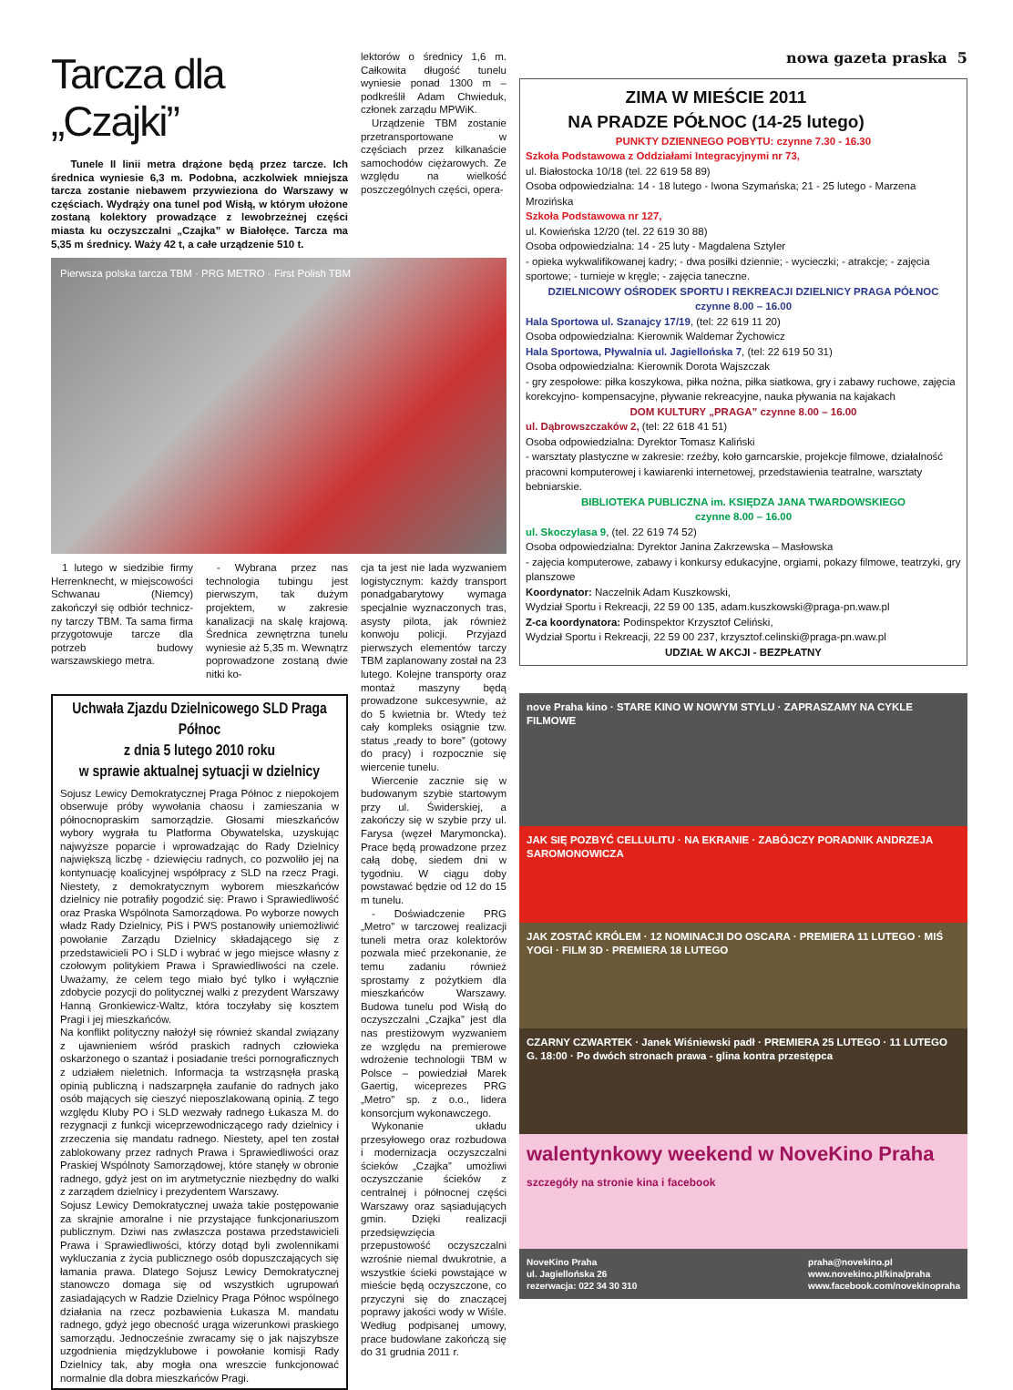Tarcza dla „Czajki”
Tunele II linii metra drążone będą przez tarcze. Ich średnica wyniesie 6,3 m. Podobna, aczkolwiek mniejsza tarcza zostanie niebawem przywieziona do Warszawy w częściach. Wydrąży ona tunel pod Wisłą, w którym ułożone zostaną kolektory prowadzące z lewobrzeżnej części miasta ku oczyszczalni „Czajka” w Białołęce. Tarcza ma 5,35 m średnicy. Waży 42 t, a całe urządzenie 510 t.
lektorów o średnicy 1,6 m. Całkowita długość tunelu wyniesie ponad 1300 m – podkreślił Adam Chwieduk, członek zarządu MPWiK.
Urządzenie TBM zostanie przetransportowane w częściach przez kilkanaście samochodów ciężarowych. Ze względu na wielkość poszczególnych części, opera-
Pierwsza polska tarcza TBM · PRG METRO · First Polish TBM
1 lutego w siedzibie firmy Herrenknecht, w miejscowości Schwanau (Niemcy) zakończył się odbiór technicz­ny tarczy TBM. Ta sama firma przygotowuje tarcze dla potrzeb budowy warszawskiego metra.
- Wybrana przez nas technologia tubingu jest pierwszym, tak dużym projektem, w zakresie kanalizacji na skalę krajową. Średnica zewnętrzna tunelu wyniesie aż 5,35 m. Wewnątrz poprowadzone zostaną dwie nitki ko-
Uchwała Zjazdu Dzielnicowego SLD Praga Północ
z dnia 5 lutego 2010 roku
w sprawie aktualnej sytuacji w dzielnicy
Sojusz Lewicy Demokratycznej Praga Północ z niepokojem obserwuje próby wywołania chaosu i zamieszania w północnopraskim samorządzie. Głosami mieszkańców wybory wygrała tu Platforma Obywatelska, uzyskując najwyższe poparcie i wprowadzając do Rady Dzielnicy największą liczbę - dziewięciu radnych, co pozwoliło jej na kontynuację koalicyjnej współpracy z SLD na rzecz Pragi. Niestety, z demokratycznym wyborem mieszkańców dzielnicy nie potrafiły pogodzić się: Prawo i Sprawiedliwość oraz Praska Wspólnota Samorządowa. Po wyborze nowych władz Rady Dzielnicy, PiS i PWS postanowiły uniemożliwić powołanie Zarządu Dzielnicy składającego się z przedstawicieli PO i SLD i wybrać w jego miejsce własny z czołowym politykiem Prawa i Sprawiedliwości na czele. Uważamy, że celem tego miało być tylko i wyłącznie zdobycie pozycji do politycznej walki z prezydent Warszawy Hanną Gronkiewicz-Waltz, która toczyłaby się kosztem Pragi i jej mieszkańców.
Na konflikt polityczny nałożył się również skandal związany z ujawnieniem wśród praskich radnych człowieka oskarżonego o szantaż i posiadanie treści pornograficznych z udziałem nieletnich. Informacja ta wstrząsnęła praską opinią publiczną i nadszarpnęła zaufanie do radnych jako osób mających się cieszyć nieposzlakowaną opinią. Z tego względu Kluby PO i SLD wezwały radnego Łukasza M. do rezygnacji z funkcji wiceprzewodniczącego rady dzielnicy i zrzeczenia się mandatu radnego. Niestety, apel ten został zablokowany przez radnych Prawa i Sprawiedliwości oraz Praskiej Wspólnoty Samorządowej, które stanęły w obronie radnego, gdyż jest on im arytmetycznie niezbędny do walki z zarządem dzielnicy i prezydentem Warszawy.
Sojusz Lewicy Demokratycznej uważa takie postępowanie za skrajnie amoralne i nie przystające funkcjonariuszom publicznym. Dziwi nas zwłaszcza postawa przedstawicieli Prawa i Sprawiedliwości, którzy dotąd byli zwolennikami wykluczania z życia publicznego osób dopuszczających się łamania prawa. Dlatego Sojusz Lewicy Demokratycznej stanowczo domaga się od wszystkich ugrupowań zasiadających w Radzie Dzielnicy Praga Północ wspólnego działania na rzecz pozbawienia Łukasza M. mandatu radnego, gdyż jego obecność urąga wizerunkowi praskiego samorządu. Jednocześnie zwracamy się o jak najszybsze uzgodnienia międzyklubowe i powołanie komisji Rady Dzielnicy tak, aby mogła ona wreszcie funkcjonować normalnie dla dobra mieszkańców Pragi.
cja ta jest nie lada wyzwaniem logistycznym: każdy transport ponadgabarytowy wymaga specjalnie wyznaczonych tras, asysty pilota, jak również konwoju policji. Przyjazd pierwszych elementów tarczy TBM zaplanowany został na 23 lutego. Kolejne transporty oraz montaż maszyny będą prowadzone sukcesywnie, aż do 5 kwietnia br. Wtedy też cały kompleks osiągnie tzw. status „ready to bore” (gotowy do pracy) i rozpocznie się wiercenie tunelu.
Wiercenie zacznie się w budowanym szybie startowym przy ul. Świderskiej, a zakończy się w szybie przy ul. Farysa (węzeł Marymoncka). Prace będą prowadzone przez całą dobę, siedem dni w tygodniu. W ciągu doby powstawać będzie od 12 do 15 m tunelu.
- Doświadczenie PRG „Metro” w tarczowej realizacji tuneli metra oraz kolektorów pozwala mieć przekonanie, że temu zadaniu również sprostamy z pożytkiem dla mieszkańców Warszawy. Budowa tunelu pod Wisłą do oczyszczalni „Czajka” jest dla nas prestiżowym wyzwaniem ze względu na premierowe wdrożenie technologii TBM w Polsce – powiedział Marek Gaertig, wiceprezes PRG „Metro” sp. z o.o., lidera konsorcjum wykonawczego.
Wykonanie układu przesyłowego oraz rozbudowa i modernizacja oczyszczalni ścieków „Czajka” umożliwi oczyszczanie ścieków z centralnej i północnej części Warszawy oraz sąsiadujących gmin. Dzięki realizacji przedsięwzięcia przepustowość oczyszczalni wzrośnie niemal dwukrotnie, a wszystkie ścieki powstające w mieście będą oczyszczone, co przyczyni się do znaczącej poprawy jakości wody w Wiśle. Według podpisanej umowy, prace budowlane zakończą się do 31 grudnia 2011 r.
nowa gazeta praska 5
ZIMA W MIEŚCIE 2011
NA PRADZE PÓŁNOC (14-25 lutego)
PUNKTY DZIENNEGO POBYTU: czynne 7.30 - 16.30
Szkoła Podstawowa z Oddziałami Integracyjnymi nr 73,
ul. Białostocka 10/18 (tel. 22 619 58 89)
Osoba odpowiedzialna: 14 - 18 lutego - Iwona Szymańska; 21 - 25 lutego - Marzena Mrozińska
Szkoła Podstawowa nr 127,
ul. Kowieńska 12/20 (tel. 22 619 30 88)
Osoba odpowiedzialna: 14 - 25 luty - Magdalena Sztyler
- opieka wykwalifikowanej kadry; - dwa posiłki dziennie; - wycieczki; - atrakcje; - zajęcia sportowe; - turnieje w kręgle; - zajęcia taneczne.
DZIELNICOWY OŚRODEK SPORTU I REKREACJI DZIELNICY PRAGA PÓŁNOC
czynne 8.00 – 16.00
Hala Sportowa ul. Szanajcy 17/19, (tel: 22 619 11 20)
Osoba odpowiedzialna: Kierownik Waldemar Żychowicz
Hala Sportowa, Pływalnia ul. Jagiellońska 7, (tel: 22 619 50 31)
Osoba odpowiedzialna: Kierownik Dorota Wajszczak
- gry zespołowe: piłka koszykowa, piłka nożna, piłka siatkowa, gry i zabawy ruchowe, zajęcia korekcyjno- kompensacyjne, pływanie rekreacyjne, nauka pływania na kajakach
DOM KULTURY „PRAGA” czynne 8.00 – 16.00
ul. Dąbrowszczaków 2, (tel: 22 618 41 51)
Osoba odpowiedzialna: Dyrektor Tomasz Kaliński
- warsztaty plastyczne w zakresie: rzeźby, koło garncarskie, projekcje filmowe, działalność pracowni komputerowej i kawiarenki internetowej, przedstawienia teatralne, warsztaty bebniarskie.
BIBLIOTEKA PUBLICZNA im. KSIĘDZA JANA TWARDOWSKIEGO
czynne 8.00 – 16.00
ul. Skoczylasa 9, (tel. 22 619 74 52)
Osoba odpowiedzialna: Dyrektor Janina Zakrzewska – Masłowska
- zajęcia komputerowe, zabawy i konkursy edukacyjne, orgiami, pokazy filmowe, teatrzyki, gry planszowe
Koordynator: Naczelnik Adam Kuszkowski,
Wydział Sportu i Rekreacji, 22 59 00 135, adam.kuszkowski@praga-pn.waw.pl
Z-ca koordynatora: Podinspektor Krzysztof Celiński,
Wydział Sportu i Rekreacji, 22 59 00 237, krzysztof.celinski@praga-pn.waw.pl
UDZIAŁ W AKCJI - BEZPŁATNY
nove Praha kino · STARE KINO W NOWYM STYLU · ZAPRASZAMY NA CYKLE FILMOWE
JAK SIĘ POZBYĆ CELLULITU · NA EKRANIE · ZABÓJCZY PORADNIK ANDRZEJA SAROMONOWICZA
JAK ZOSTAĆ KRÓLEM · 12 NOMINACJI DO OSCARA · PREMIERA 11 LUTEGO · MIŚ YOGI · FILM 3D · PREMIERA 18 LUTEGO
CZARNY CZWARTEK · Janek Wiśniewski padł · PREMIERA 25 LUTEGO · 11 LUTEGO G. 18:00 · Po dwóch stronach prawa - glina kontra przestępca
walentynkowy weekend w NoveKino Praha
szczegóły na stronie kina i facebook
NoveKino Praha
ul. Jagiellońska 26
rezerwacja: 022 34 30 310 praha@novekino.pl
www.novekino.pl/kina/praha
www.facebook.com/novekinopraha